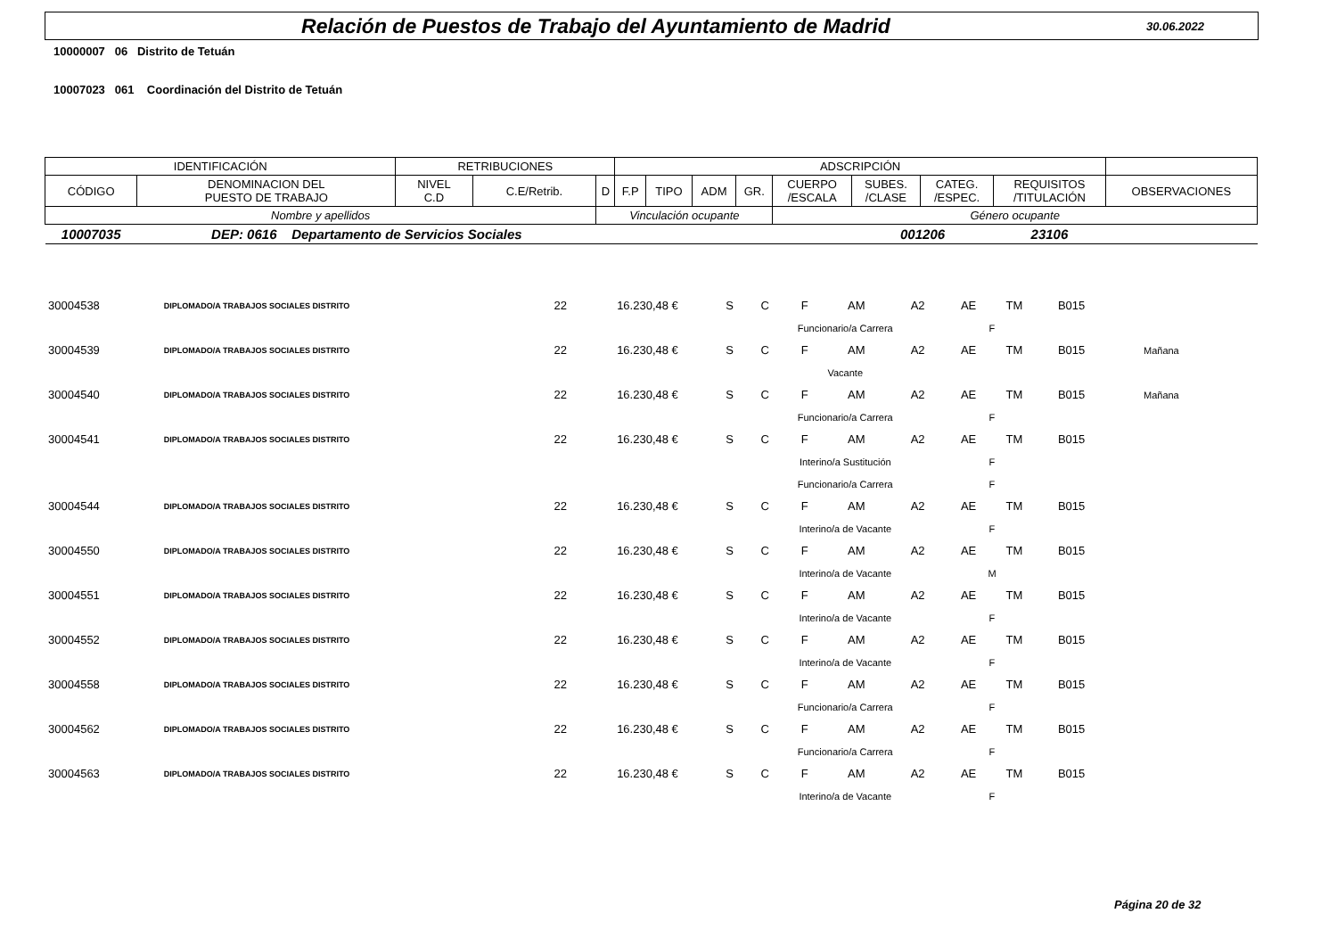Relación de Puestos de Trabajo del Ayuntamiento de Madrid
30.06.2022
10000007 06 Distrito de Tetuán
10007023 061 Coordinación del Distrito de Tetuán
| IDENTIFICACIÓN | | RETRIBUCIONES | | | ADSCRIPCIÓN | | | | | | | | |
| --- | --- | --- | --- | --- | --- | --- | --- | --- | --- | --- | --- | --- | --- |
| CÓDIGO | DENOMINACION DEL PUESTO DE TRABAJO | NIVEL C.D | C.E/Retrib. | D | F.P | TIPO | ADM | GR. | CUERPO /ESCALA | SUBES. /CLASE | CATEG. /ESPEC. | REQUISITOS /TITULACIÓN | OBSERVACIONES |
| Nombre y apellidos | | | | Vinculación ocupante | | | | | Género ocupante | | | | |
| 10007035 | DEP: 0616 Departamento de Servicios Sociales | | | | | | | | | 001206 | | 23106 | |
| 30004538 | DIPLOMADO/A TRABAJOS SOCIALES DISTRITO | 22 | 16.230,48 € | S | C | F | AM | A2 | AE | TM | B015 | | |
| | | | | | Funcionario/a Carrera | | | | F | | | | |
| 30004539 | DIPLOMADO/A TRABAJOS SOCIALES DISTRITO | 22 | 16.230,48 € | S | C | F | AM | A2 | AE | TM | B015 | | Mañana |
| | | | | | Vacante | | | | | | | | |
| 30004540 | DIPLOMADO/A TRABAJOS SOCIALES DISTRITO | 22 | 16.230,48 € | S | C | F | AM | A2 | AE | TM | B015 | | Mañana |
| | | | | | Funcionario/a Carrera | | | | F | | | | |
| 30004541 | DIPLOMADO/A TRABAJOS SOCIALES DISTRITO | 22 | 16.230,48 € | S | C | F | AM | A2 | AE | TM | B015 | | |
| | | | | | Interino/a Sustitución | | | | F | | | | |
| | | | | | Funcionario/a Carrera | | | | F | | | | |
| 30004544 | DIPLOMADO/A TRABAJOS SOCIALES DISTRITO | 22 | 16.230,48 € | S | C | F | AM | A2 | AE | TM | B015 | | |
| | | | | | Interino/a de Vacante | | | | F | | | | |
| 30004550 | DIPLOMADO/A TRABAJOS SOCIALES DISTRITO | 22 | 16.230,48 € | S | C | F | AM | A2 | AE | TM | B015 | | |
| | | | | | Interino/a de Vacante | | | | M | | | | |
| 30004551 | DIPLOMADO/A TRABAJOS SOCIALES DISTRITO | 22 | 16.230,48 € | S | C | F | AM | A2 | AE | TM | B015 | | |
| | | | | | Interino/a de Vacante | | | | F | | | | |
| 30004552 | DIPLOMADO/A TRABAJOS SOCIALES DISTRITO | 22 | 16.230,48 € | S | C | F | AM | A2 | AE | TM | B015 | | |
| | | | | | Interino/a de Vacante | | | | F | | | | |
| 30004558 | DIPLOMADO/A TRABAJOS SOCIALES DISTRITO | 22 | 16.230,48 € | S | C | F | AM | A2 | AE | TM | B015 | | |
| | | | | | Funcionario/a Carrera | | | | F | | | | |
| 30004562 | DIPLOMADO/A TRABAJOS SOCIALES DISTRITO | 22 | 16.230,48 € | S | C | F | AM | A2 | AE | TM | B015 | | |
| | | | | | Funcionario/a Carrera | | | | F | | | | |
| 30004563 | DIPLOMADO/A TRABAJOS SOCIALES DISTRITO | 22 | 16.230,48 € | S | C | F | AM | A2 | AE | TM | B015 | | |
| | | | | | Interino/a de Vacante | | | | F | | | | |
Página 20 de 32